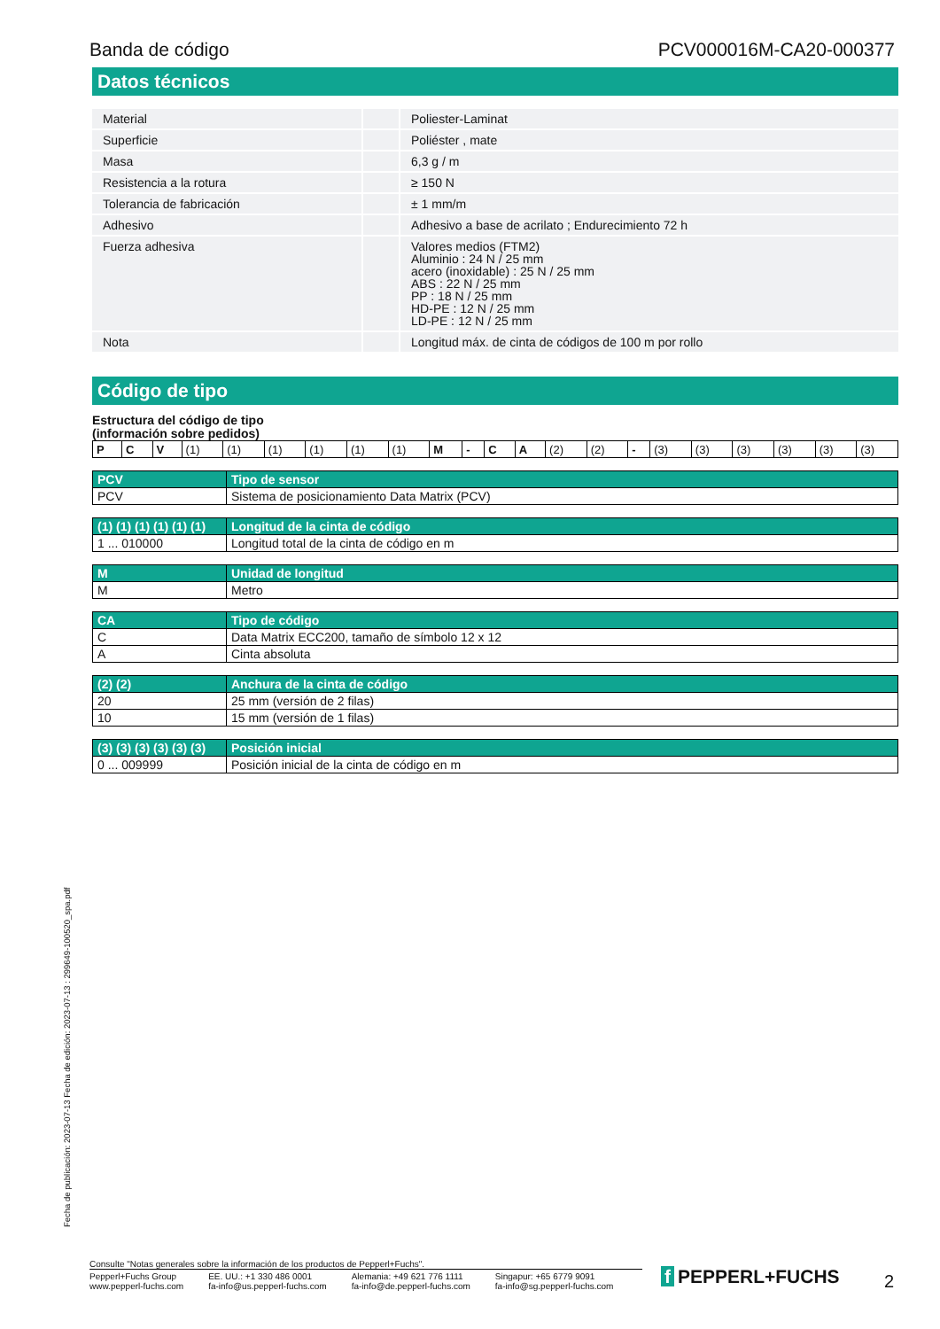Banda de código PCV000016M-CA20-000377
Datos técnicos
| Material | | Poliester-Laminat |
| Superficie | | Poliéster , mate |
| Masa | | 6,3 g / m |
| Resistencia a la rotura | | ≥ 150 N |
| Tolerancia de fabricación | | ± 1 mm/m |
| Adhesivo | | Adhesivo a base de acrilato ; Endurecimiento 72 h |
| Fuerza adhesiva | | Valores medios (FTM2) Aluminio : 24 N / 25 mm acero (inoxidable) : 25 N / 25 mm ABS : 22 N / 25 mm PP : 18 N / 25 mm HD-PE : 12 N / 25 mm LD-PE : 12 N / 25 mm |
| Nota | | Longitud máx. de cinta de códigos de 100 m por rollo |
Código de tipo
Estructura del código de tipo
(información sobre pedidos)
| P | C | V | (1) | (1) | (1) | (1) | (1) | (1) | M | - | C | A | (2) | (2) | - | (3) | (3) | (3) | (3) | (3) | (3) |
| PCV | Tipo de sensor |
| --- | --- |
| PCV | Sistema de posicionamiento Data Matrix (PCV) |
| (1) (1) (1) (1) (1) (1) | Longitud de la cinta de código |
| --- | --- |
| 1 ... 010000 | Longitud total de la cinta de código en m |
| M | Unidad de longitud |
| --- | --- |
| M | Metro |
| CA | Tipo de código |
| --- | --- |
| C | Data Matrix ECC200, tamaño de símbolo 12 x 12 |
| A | Cinta absoluta |
| (2) (2) | Anchura de la cinta de código |
| --- | --- |
| 20 | 25 mm (versión de 2 filas) |
| 10 | 15 mm (versión de 1 filas) |
| (3) (3) (3) (3) (3) (3) | Posición inicial |
| --- | --- |
| 0 ... 009999 | Posición inicial de la cinta de código en m |
Fecha de publicación: 2023-07-13 Fecha de edición: 2023-07-13 : 299649-100520_spa.pdf
Consulte "Notas generales sobre la información de los productos de Pepperl+Fuchs".
Pepperl+Fuchs Group
www.pepperl-fuchs.com
EE. UU.: +1 330 486 0001
fa-info@us.pepperl-fuchs.com
Alemania: +49 621 776 1111
fa-info@de.pepperl-fuchs.com
Singapur: +65 6779 9091
fa-info@sg.pepperl-fuchs.com
f PEPPERL+FUCHS 2